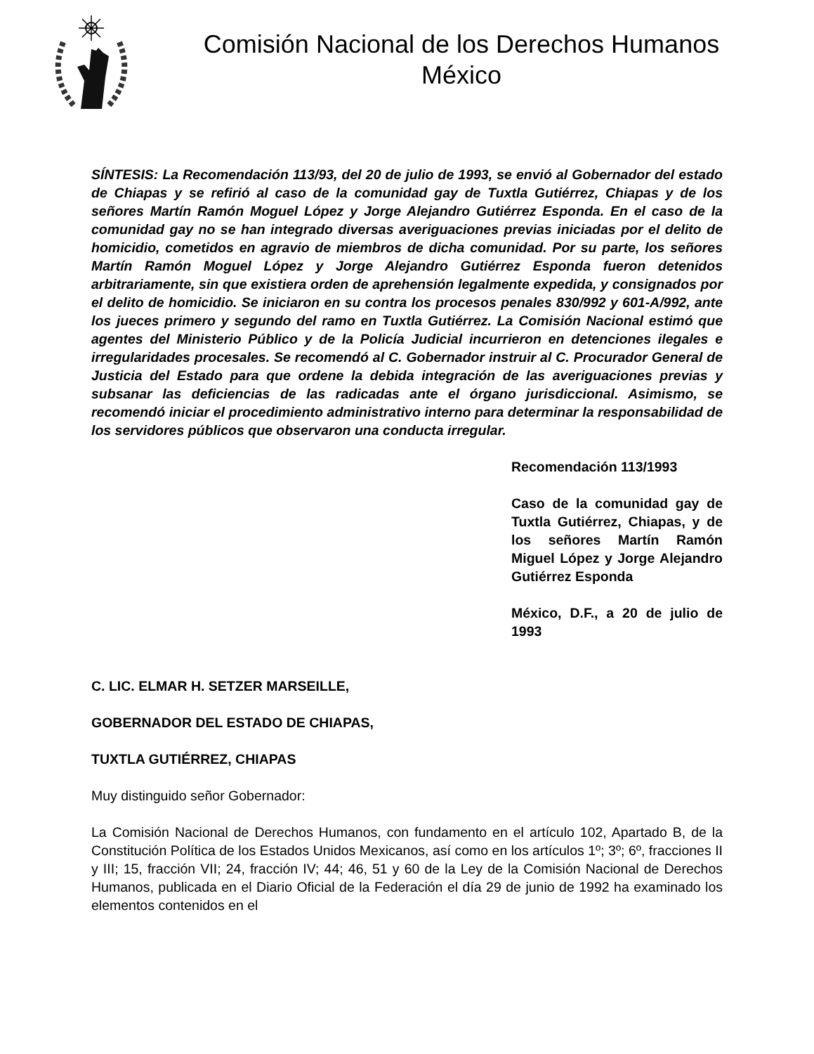Comisión Nacional de los Derechos Humanos
México
SÍNTESIS: La Recomendación 113/93, del 20 de julio de 1993, se envió al Gobernador del estado de Chiapas y se refirió al caso de la comunidad gay de Tuxtla Gutiérrez, Chiapas y de los señores Martín Ramón Moguel López y Jorge Alejandro Gutiérrez Esponda. En el caso de la comunidad gay no se han integrado diversas averiguaciones previas iniciadas por el delito de homicidio, cometidos en agravio de miembros de dicha comunidad. Por su parte, los señores Martín Ramón Moguel López y Jorge Alejandro Gutiérrez Esponda fueron detenidos arbitrariamente, sin que existiera orden de aprehensión legalmente expedida, y consignados por el delito de homicidio. Se iniciaron en su contra los procesos penales 830/992 y 601-A/992, ante los jueces primero y segundo del ramo en Tuxtla Gutiérrez. La Comisión Nacional estimó que agentes del Ministerio Público y de la Policía Judicial incurrieron en detenciones ilegales e irregularidades procesales. Se recomendó al C. Gobernador instruir al C. Procurador General de Justicia del Estado para que ordene la debida integración de las averiguaciones previas y subsanar las deficiencias de las radicadas ante el órgano jurisdiccional. Asimismo, se recomendó iniciar el procedimiento administrativo interno para determinar la responsabilidad de los servidores públicos que observaron una conducta irregular.
Recomendación 113/1993
Caso de la comunidad gay de Tuxtla Gutiérrez, Chiapas, y de los señores Martín Ramón Miguel López y Jorge Alejandro Gutiérrez Esponda
México, D.F., a 20 de julio de 1993
C. LIC. ELMAR H. SETZER MARSEILLE,
GOBERNADOR DEL ESTADO DE CHIAPAS,
TUXTLA GUTIÉRREZ, CHIAPAS
Muy distinguido señor Gobernador:
La Comisión Nacional de Derechos Humanos, con fundamento en el artículo 102, Apartado B, de la Constitución Política de los Estados Unidos Mexicanos, así como en los artículos 1º; 3º; 6º, fracciones II y III; 15, fracción VII; 24, fracción IV; 44; 46, 51 y 60 de la Ley de la Comisión Nacional de Derechos Humanos, publicada en el Diario Oficial de la Federación el día 29 de junio de 1992 ha examinado los elementos contenidos en el